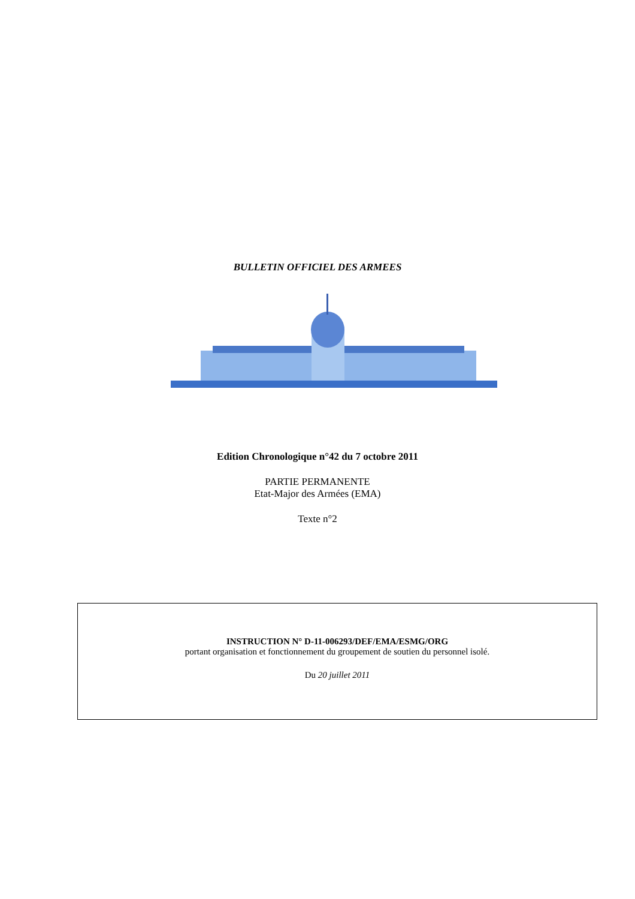BULLETIN OFFICIEL DES ARMEES
Edition Chronologique n°42 du 7 octobre 2011
PARTIE PERMANENTE
Etat-Major des Armées (EMA)
Texte n°2
INSTRUCTION N° D-11-006293/DEF/EMA/ESMG/ORG
portant organisation et fonctionnement du groupement de soutien du personnel isolé.
Du 20 juillet 2011